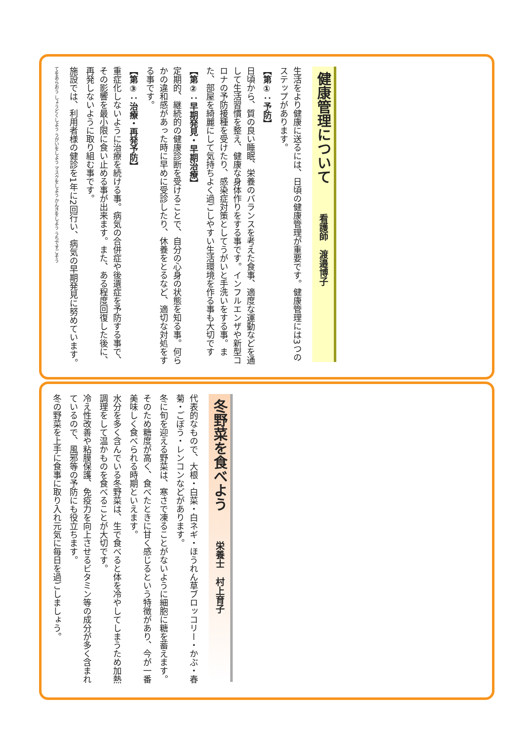健康管理について看護師　渡邉博子
生活をより健康に送るには、日頃の健康管理が重要です。健康管理には3つのステップがあります。
【第①：予防】
日頃から、質の良い睡眠、栄養のバランスを考えた食事、適度な運動などを通して生活習慣を整え、健康な身体作りをする事です。インフルエンザや新型コロナの予防接種を受けたり、感染症対策としてうがいと手洗いをする事。また、部屋を綺麗にして気持ちよく過ごしやすい生活環境を作る事も大切です
【第②：早期発見・早期治療】
定期的、継続的の健康診断を受けることで、自分の心身の状態を知る事。何らかの違和感があった時に早めに受診したり、休養をとるなど、適切な対処をする事です。
【第③：治療・再発予防】
重症化しないように治療を続ける事。病気の合併症や後遺症を予防する事で、その影響を最小限に食い止める事が出来ます。また、ある程度回復した後に、再発しないように取り組む事です。
施設では、利用者様の健診を1年に2回行い、病気の早期発見に努めています。
てをあらおう しょうどくしよう うがいをしよう マスクをしよう かんきをしよう うちですごそう
冬野菜を食べよう栄養士　村上育子
代表的なもので、大根・白菜・白ネギ・ほうれん草ブロッコリー・かぶ・春菊・ごぼう・レンコンなどがあります。
冬に旬を迎える野菜は、寒さで凍ることがないように細胞に糖を蓄えます。
そのため糖度が高く、食べたときに甘く感じるという特徴があり、今が一番美味しく食べられる時期といえます。
水分を多く含んでいる冬野菜は、生で食べると体を冷やしてしまうため加熱調理をして温かものを食べることが大切です。
冷え性改善や粘膜保護、免疫力を向上させるビタミン等の成分が多く含まれているので、風邪等の予防にも役立ちます。
冬の野菜を上手に食事に取り入れ元気に毎日を過ごしましょう。